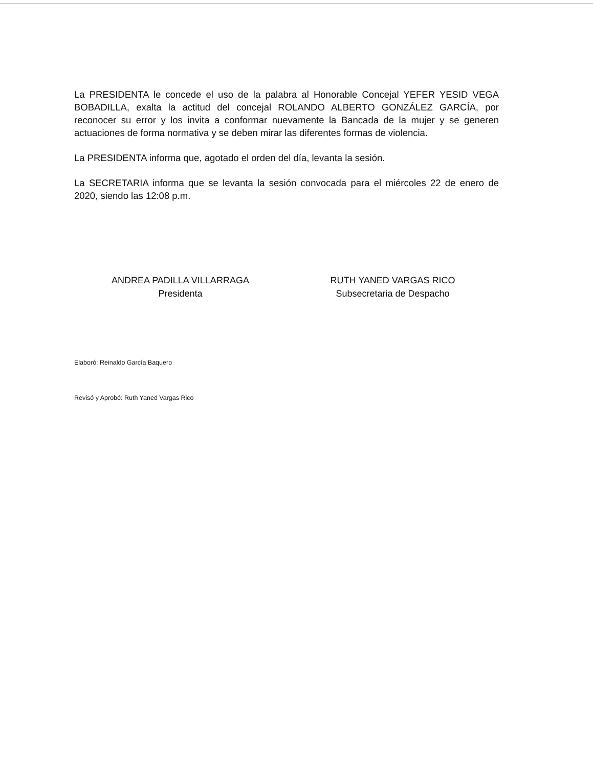La PRESIDENTA le concede el uso de la palabra al Honorable Concejal YEFER YESID VEGA BOBADILLA, exalta la actitud del concejal ROLANDO ALBERTO GONZÁLEZ GARCÍA, por reconocer su error y los invita a conformar nuevamente la Bancada de la mujer y se generen actuaciones de forma normativa y se deben mirar las diferentes formas de violencia.
La PRESIDENTA informa que, agotado el orden del día, levanta la sesión.
La SECRETARIA informa que se levanta la sesión convocada para el miércoles 22 de enero de 2020, siendo las 12:08 p.m.
ANDREA PADILLA VILLARRAGA
Presidenta
RUTH YANED VARGAS RICO
Subsecretaria de Despacho
Elaboró: Reinaldo García Baquero
Revisó y Aprobó: Ruth Yaned Vargas Rico